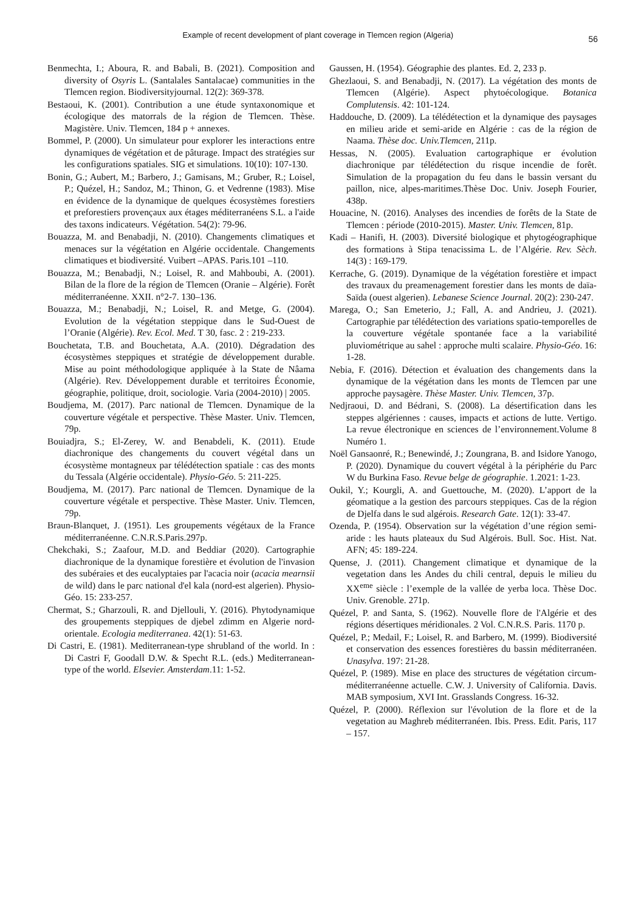Example of recent development of plant coverage in Tlemcen region (Algeria) 56
Benmechta, I.; Aboura, R. and Babali, B. (2021). Composition and diversity of Osyris L. (Santalales Santalacae) communities in the Tlemcen region. Biodiversityjournal. 12(2): 369-378.
Bestaoui, K. (2001). Contribution a une étude syntaxonomique et écologique des matorrals de la région de Tlemcen. Thèse. Magistère. Univ. Tlemcen, 184 p + annexes.
Bommel, P. (2000). Un simulateur pour explorer les interactions entre dynamiques de végétation et de pâturage. Impact des stratégies sur les configurations spatiales. SIG et simulations. 10(10): 107-130.
Bonin, G.; Aubert, M.; Barbero, J.; Gamisans, M.; Gruber, R.; Loisel, P.; Quézel, H.; Sandoz, M.; Thinon, G. et Vedrenne (1983). Mise en évidence de la dynamique de quelques écosystèmes forestiers et preforestiers provençaux aux étages méditerranéens S.L. a l'aide des taxons indicateurs. Végétation. 54(2): 79-96.
Bouazza, M. and Benabadji, N. (2010). Changements climatiques et menaces sur la végétation en Algérie occidentale. Changements climatiques et biodiversité. Vuibert –APAS. Paris.101 –110.
Bouazza, M.; Benabadji, N.; Loisel, R. and Mahboubi, A. (2001). Bilan de la flore de la région de Tlemcen (Oranie – Algérie). Forêt méditerranéenne. XXII. n°2-7. 130–136.
Bouazza, M.; Benabadji, N.; Loisel, R. and Metge, G. (2004). Evolution de la végétation steppique dans le Sud-Ouest de l’Oranie (Algérie). Rev. Ecol. Med. T 30, fasc. 2 : 219-233.
Bouchetata, T.B. and Bouchetata, A.A. (2010). Dégradation des écosystèmes steppiques et stratégie de développement durable. Mise au point méthodologique appliquée à la State de Nâama (Algérie). Rev. Développement durable et territoires Économie, géographie, politique, droit, sociologie. Varia (2004-2010) | 2005.
Boudjema, M. (2017). Parc national de Tlemcen. Dynamique de la couverture végétale et perspective. Thèse Master. Univ. Tlemcen, 79p.
Bouiadjra, S.; El-Zerey, W. and Benabdeli, K. (2011). Etude diachronique des changements du couvert végétal dans un écosystème montagneux par télédétection spatiale : cas des monts du Tessala (Algérie occidentale). Physio-Géo. 5: 211-225.
Boudjema, M. (2017). Parc national de Tlemcen. Dynamique de la couverture végétale et perspective. Thèse Master. Univ. Tlemcen, 79p.
Braun-Blanquet, J. (1951). Les groupements végétaux de la France méditerranéenne. C.N.R.S.Paris.297p.
Chekchaki, S.; Zaafour, M.D. and Beddiar (2020). Cartographie diachronique de la dynamique forestière et évolution de l'invasion des subéraies et des eucalyptaies par l'acacia noir (acacia mearnsii de wild) dans le parc national d'el kala (nord-est algerien). Physio-Géo. 15: 233-257.
Chermat, S.; Gharzouli, R. and Djellouli, Y. (2016). Phytodynamique des groupements steppiques de djebel zdimm en Algerie nord-orientale. Ecologia mediterranea. 42(1): 51-63.
Di Castri, E. (1981). Mediterranean-type shrubland of the world. In : Di Castri F, Goodall D.W. & Specht R.L. (eds.) Mediterranean-type of the world. Elsevier. Amsterdam.11: 1-52.
Gaussen, H. (1954). Géographie des plantes. Ed. 2, 233 p.
Ghezlaoui, S. and Benabadji, N. (2017). La végétation des monts de Tlemcen (Algérie). Aspect phytoécologique. Botanica Complutensis. 42: 101-124.
Haddouche, D. (2009). La télédétection et la dynamique des paysages en milieu aride et semi-aride en Algérie : cas de la région de Naama. Thèse doc. Univ.Tlemcen, 211p.
Hessas, N. (2005). Evaluation cartographique er évolution diachronique par télédétection du risque incendie de forêt. Simulation de la propagation du feu dans le bassin versant du paillon, nice, alpes-maritimes.Thèse Doc. Univ. Joseph Fourier, 438p.
Houacine, N. (2016). Analyses des incendies de forêts de la State de Tlemcen : période (2010-2015). Master. Univ. Tlemcen, 81p.
Kadi – Hanifi, H. (2003). Diversité biologique et phytogéographique des formations à Stipa tenacissima L. de l’Algérie. Rev. Sèch. 14(3) : 169-179.
Kerrache, G. (2019). Dynamique de la végétation forestière et impact des travaux du preamenagement forestier dans les monts de daïa-Saïda (ouest algerien). Lebanese Science Journal. 20(2): 230-247.
Marega, O.; San Emeterio, J.; Fall, A. and Andrieu, J. (2021). Cartographie par télédétection des variations spatio-temporelles de la couverture végétale spontanée face a la variabilité pluviométrique au sahel : approche multi scalaire. Physio-Géo. 16: 1-28.
Nebia, F. (2016). Détection et évaluation des changements dans la dynamique de la végétation dans les monts de Tlemcen par une approche paysagère. Thèse Master. Univ. Tlemcen, 37p.
Nedjraoui, D. and Bédrani, S. (2008). La désertification dans les steppes algériennes : causes, impacts et actions de lutte. Vertigo. La revue électronique en sciences de l’environnement.Volume 8 Numéro 1.
Noël Gansaonré, R.; Benewindé, J.; Zoungrana, B. and Isidore Yanogo, P. (2020). Dynamique du couvert végétal à la périphérie du Parc W du Burkina Faso. Revue belge de géographie. 1.2021: 1-23.
Oukil, Y.; Kourgli, A. and Guettouche, M. (2020). L’apport de la géomatique a la gestion des parcours steppiques. Cas de la région de Djelfa dans le sud algérois. Research Gate. 12(1): 33-47.
Ozenda, P. (1954). Observation sur la végétation d’une région semi-aride : les hauts plateaux du Sud Algérois. Bull. Soc. Hist. Nat. AFN; 45: 189-224.
Quense, J. (2011). Changement climatique et dynamique de la vegetation dans les Andes du chili central, depuis le milieu du XX<sup>eme</sup> siècle : l’exemple de la vallée de yerba loca. Thèse Doc. Univ. Grenoble. 271p.
Quézel, P. and Santa, S. (1962). Nouvelle flore de l'Algérie et des régions désertiques méridionales. 2 Vol. C.N.R.S. Paris. 1170 p.
Quézel, P.; Medail, F.; Loisel, R. and Barbero, M. (1999). Biodiversité et conservation des essences forestières du bassin méditerranéen. Unasylva. 197: 21-28.
Quézel, P. (1989). Mise en place des structures de végétation circum-méditerranéenne actuelle. C.W. J. University of California. Davis. MAB symposium, XVI Int. Grasslands Congress. 16-32.
Quézel, P. (2000). Réflexion sur l'évolution de la flore et de la vegetation au Maghreb méditerranéen. Ibis. Press. Edit. Paris, 117 – 157.